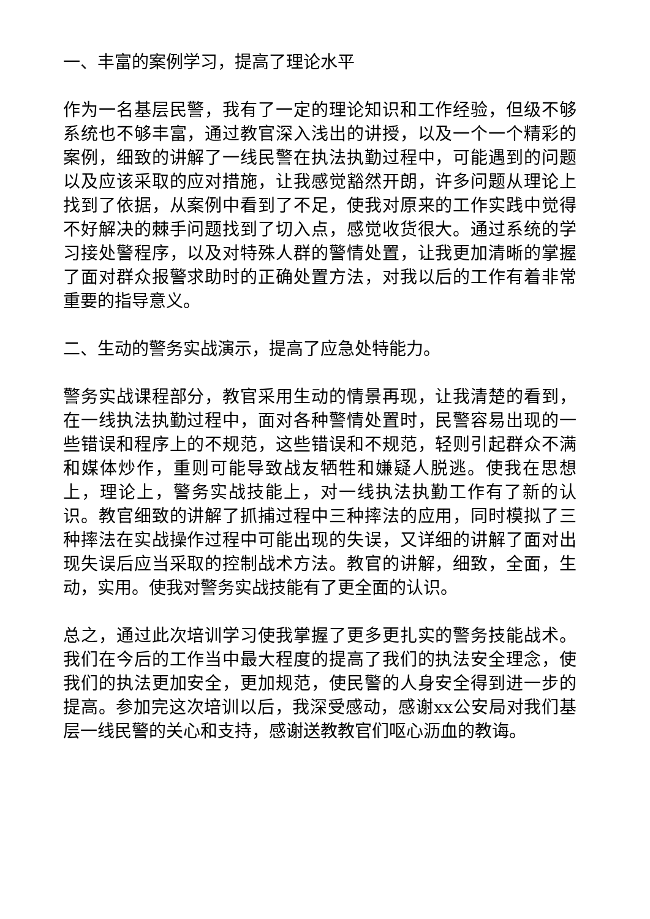一、丰富的案例学习，提高了理论水平
作为一名基层民警，我有了一定的理论知识和工作经验，但级不够系统也不够丰富，通过教官深入浅出的讲授，以及一个一个精彩的案例，细致的讲解了一线民警在执法执勤过程中，可能遇到的问题以及应该采取的应对措施，让我感觉豁然开朗，许多问题从理论上找到了依据，从案例中看到了不足，使我对原来的工作实践中觉得不好解决的棘手问题找到了切入点，感觉收货很大。通过系统的学习接处警程序，以及对特殊人群的警情处置，让我更加清晰的掌握了面对群众报警求助时的正确处置方法，对我以后的工作有着非常重要的指导意义。
二、生动的警务实战演示，提高了应急处特能力。
警务实战课程部分，教官采用生动的情景再现，让我清楚的看到，在一线执法执勤过程中，面对各种警情处置时，民警容易出现的一些错误和程序上的不规范，这些错误和不规范，轻则引起群众不满和媒体炒作，重则可能导致战友牺牲和嫌疑人脱逃。使我在思想上，理论上，警务实战技能上，对一线执法执勤工作有了新的认识。教官细致的讲解了抓捕过程中三种摔法的应用，同时模拟了三种摔法在实战操作过程中可能出现的失误，又详细的讲解了面对出现失误后应当采取的控制战术方法。教官的讲解，细致，全面，生动，实用。使我对警务实战技能有了更全面的认识。
总之，通过此次培训学习使我掌握了更多更扎实的警务技能战术。我们在今后的工作当中最大程度的提高了我们的执法安全理念，使我们的执法更加安全，更加规范，使民警的人身安全得到进一步的提高。参加完这次培训以后，我深受感动，感谢xx公安局对我们基层一线民警的关心和支持，感谢送教教官们呕心沥血的教诲。